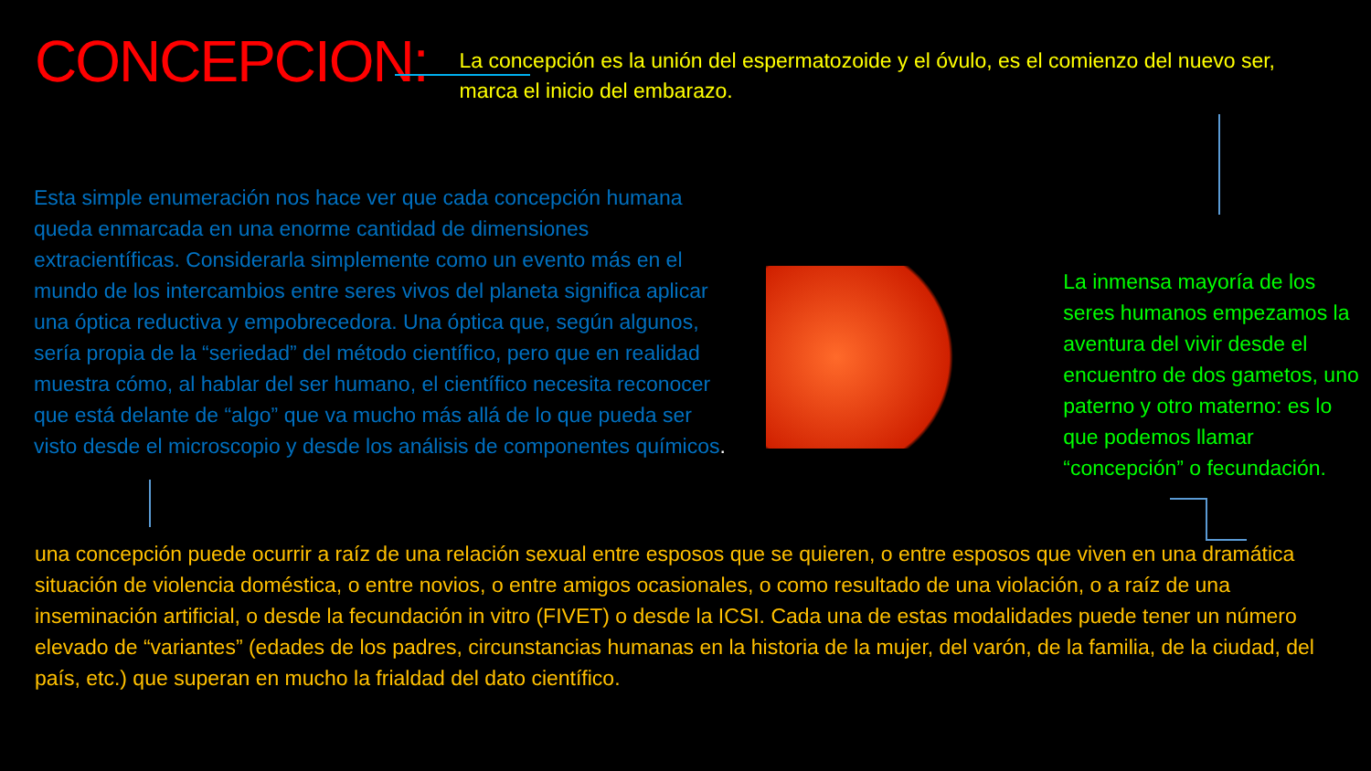CONCEPCION:
La concepción es la unión del espermatozoide y el óvulo, es el comienzo del nuevo ser, marca el inicio del embarazo.
Esta simple enumeración nos hace ver que cada concepción humana queda enmarcada en una enorme cantidad de dimensiones extracientíficas. Considerarla simplemente como un evento más en el mundo de los intercambios entre seres vivos del planeta significa aplicar una óptica reductiva y empobrecedora. Una óptica que, según algunos, sería propia de la “seriedad” del método científico, pero que en realidad muestra cómo, al hablar del ser humano, el científico necesita reconocer que está delante de “algo” que va mucho más allá de lo que pueda ser visto desde el microscopio y desde los análisis de componentes químicos.
La inmensa mayoría de los seres humanos empezamos la aventura del vivir desde el encuentro de dos gametos, uno paterno y otro materno: es lo que podemos llamar “concepción” o fecundación.
una concepción puede ocurrir a raíz de una relación sexual entre esposos que se quieren, o entre esposos que viven en una dramática situación de violencia doméstica, o entre novios, o entre amigos ocasionales, o como resultado de una violación, o a raíz de una inseminación artificial, o desde la fecundación in vitro (FIVET) o desde la ICSI. Cada una de estas modalidades puede tener un número elevado de “variantes” (edades de los padres, circunstancias humanas en la historia de la mujer, del varón, de la familia, de la ciudad, del país, etc.) que superan en mucho la frialdad del dato científico.